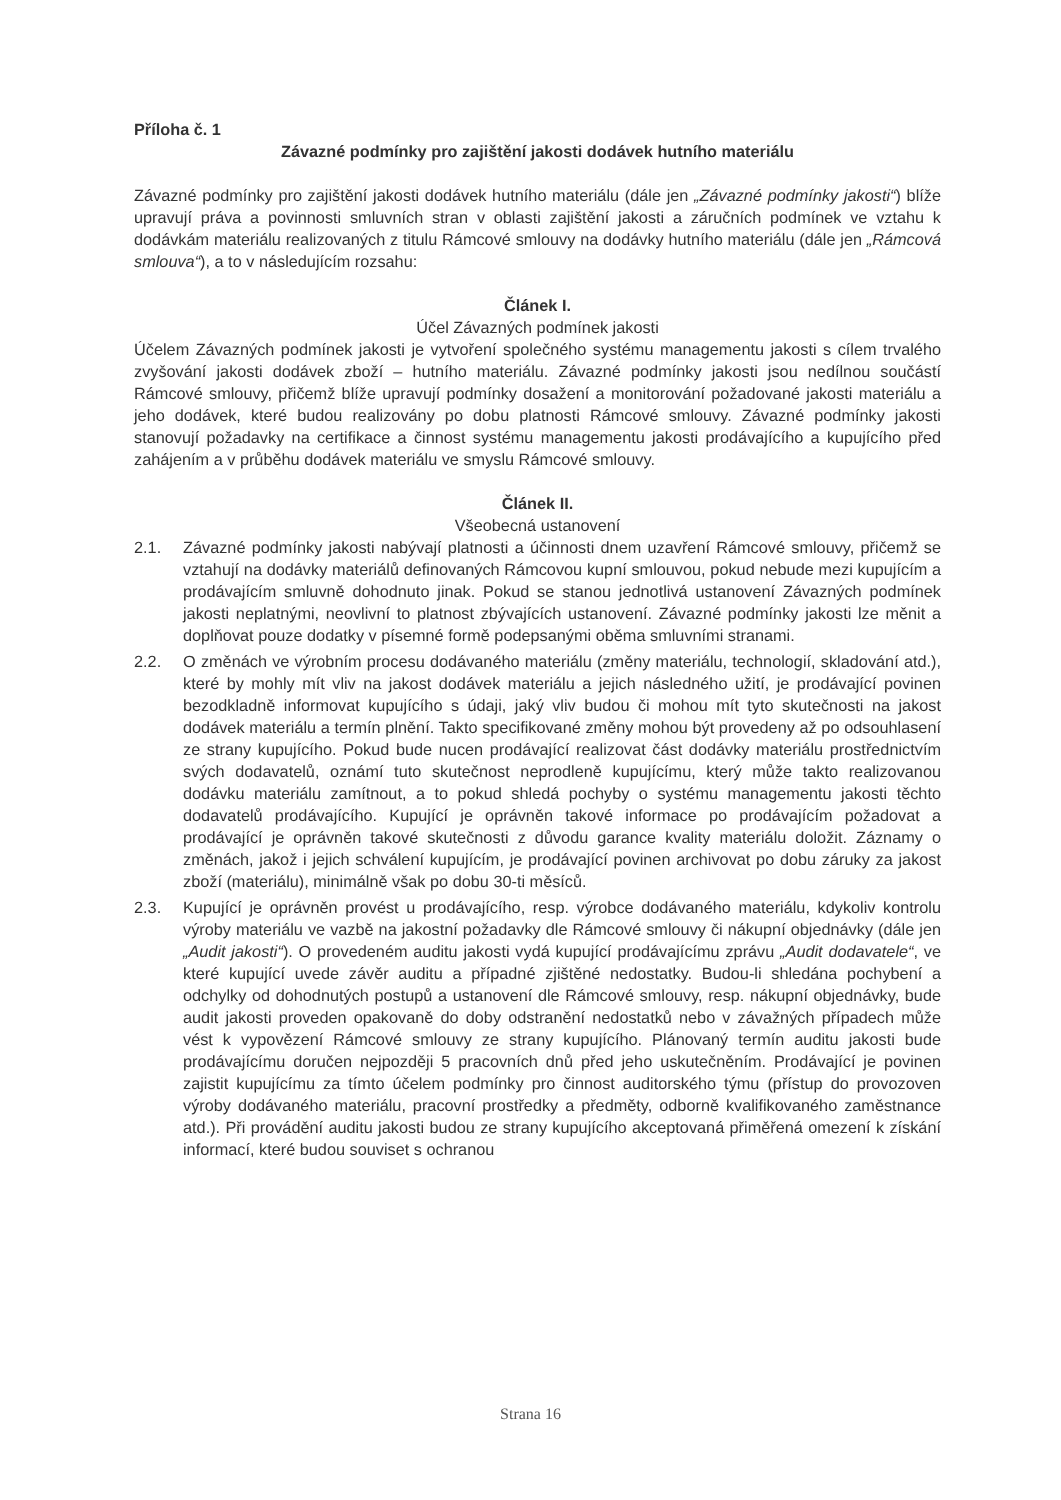Příloha č. 1
Závazné podmínky pro zajištění jakosti dodávek hutního materiálu
Závazné podmínky pro zajištění jakosti dodávek hutního materiálu (dále jen „Závazné podmínky jakosti“) blíže upravují práva a povinnosti smluvních stran v oblasti zajištění jakosti a záručních podmínek ve vztahu k dodávkám materiálu realizovaných z titulu Rámcové smlouvy na dodávky hutního materiálu (dále jen „Rámcová smlouva“), a to v následujícím rozsahu:
Článek I.
Účel Závazných podmínek jakosti
Účelem Závazných podmínek jakosti je vytvoření společného systému managementu jakosti s cílem trvalého zvyšování jakosti dodávek zboží – hutního materiálu. Závazné podmínky jakosti jsou nedílnou součástí Rámcové smlouvy, přičemž blíže upravují podmínky dosažení a monitorování požadované jakosti materiálu a jeho dodávek, které budou realizovány po dobu platnosti Rámcové smlouvy. Závazné podmínky jakosti stanovují požadavky na certifikace a činnost systému managementu jakosti prodávajícího a kupujícího před zahájením a v průběhu dodávek materiálu ve smyslu Rámcové smlouvy.
Článek II.
Všeobecná ustanovení
2.1. Závazné podmínky jakosti nabývají platnosti a účinnosti dnem uzavření Rámcové smlouvy, přičemž se vztahují na dodávky materiálů definovaných Rámcovou kupní smlouvou, pokud nebude mezi kupujícím a prodávajícím smluvně dohodnuto jinak. Pokud se stanou jednotlivá ustanovení Závazných podmínek jakosti neplatnými, neovlivní to platnost zbývajících ustanovení. Závazné podmínky jakosti lze měnit a doplňovat pouze dodatky v písemné formě podepsanými oběma smluvními stranami.
2.2. O změnách ve výrobním procesu dodávaného materiálu (změny materiálu, technologií, skladování atd.), které by mohly mít vliv na jakost dodávek materiálu a jejich následného užití, je prodávající povinen bezodkladně informovat kupujícího s údaji, jaký vliv budou či mohou mít tyto skutečnosti na jakost dodávek materiálu a termín plnění. Takto specifikované změny mohou být provedeny až po odsouhlasení ze strany kupujícího. Pokud bude nucen prodávající realizovat část dodávky materiálu prostřednictvím svých dodavatelů, oznámí tuto skutečnost neprodleně kupujícímu, který může takto realizovanou dodávku materiálu zamítnout, a to pokud shledá pochyby o systému managementu jakosti těchto dodavatelů prodávajícího. Kupující je oprávněn takové informace po prodávajícím požadovat a prodávající je oprávněn takové skutečnosti z důvodu garance kvality materiálu doložit. Záznamy o změnách, jakož i jejich schválení kupujícím, je prodávající povinen archivovat po dobu záruky za jakost zboží (materiálu), minimálně však po dobu 30-ti měsíců.
2.3. Kupující je oprávněn provést u prodávajícího, resp. výrobce dodávaného materiálu, kdykoliv kontrolu výroby materiálu ve vazbě na jakostní požadavky dle Rámcové smlouvy či nákupní objednávky (dále jen „Audit jakosti“). O provedeném auditu jakosti vydá kupující prodávajícímu zprávu „Audit dodavatele“, ve které kupující uvede závěr auditu a případné zjištěné nedostatky. Budou-li shledána pochybení a odchylky od dohodnutých postupů a ustanovení dle Rámcové smlouvy, resp. nákupní objednávky, bude audit jakosti proveden opakovaně do doby odstranění nedostatků nebo v závažných případech může vést k vypovězení Rámcové smlouvy ze strany kupujícího. Plánovaný termín auditu jakosti bude prodávajícímu doručen nejpozději 5 pracovních dnů před jeho uskutečněním. Prodávající je povinen zajistit kupujícímu za tímto účelem podmínky pro činnost auditorského týmu (přístup do provozoven výroby dodávaného materiálu, pracovní prostředky a předměty, odborně kvalifikovaného zaměstnance atd.). Při provádění auditu jakosti budou ze strany kupujícího akceptovaná přiměřená omezení k získání informací, které budou souviset s ochranou
Strana 16